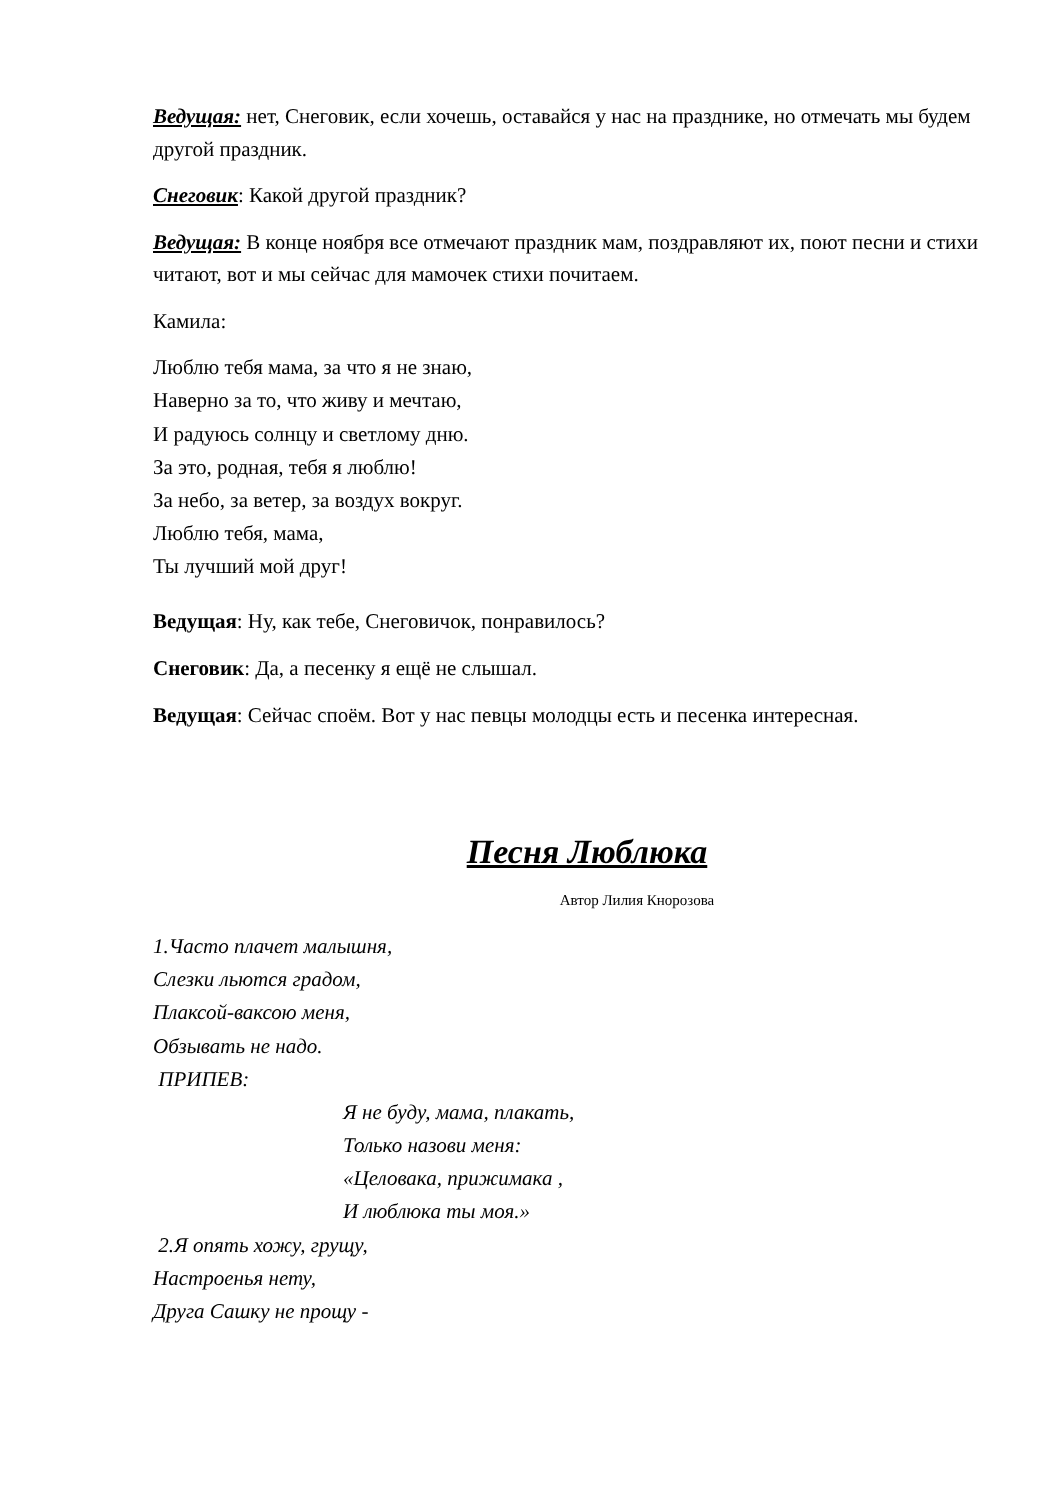Ведущая: нет, Снеговик, если хочешь, оставайся у нас на празднике, но отмечать мы будем другой праздник.
Снеговик: Какой другой праздник?
Ведущая: В конце ноября все отмечают праздник мам, поздравляют их, поют песни и стихи читают, вот и мы сейчас для мамочек стихи почитаем.
Камила:
Люблю тебя мама, за что я не знаю,
Наверно за то, что живу и мечтаю,
И радуюсь солнцу и светлому дню.
За это, родная, тебя я люблю!
За небо, за ветер, за воздух вокруг.
Люблю тебя, мама,
Ты лучший мой друг!
Ведущая: Ну, как тебе, Снеговичок, понравилось?
Снеговик: Да, а песенку я ещё не слышал.
Ведущая: Сейчас споём. Вот у нас певцы молодцы есть и песенка интересная.
Песня Люблюка
Автор Лилия Кнорозова
1.Часто плачет малышня,
Слезки льются градом,
Плаксой-ваксою меня,
Обзывать не надо.
ПРИПЕВ:
Я не буду, мама, плакать,
Только назови меня:
«Целовака, прижимака ,
И люблюка ты моя.»
2.Я опять хожу, грущу,
Настроенья нету,
Друга Сашку не прощу -